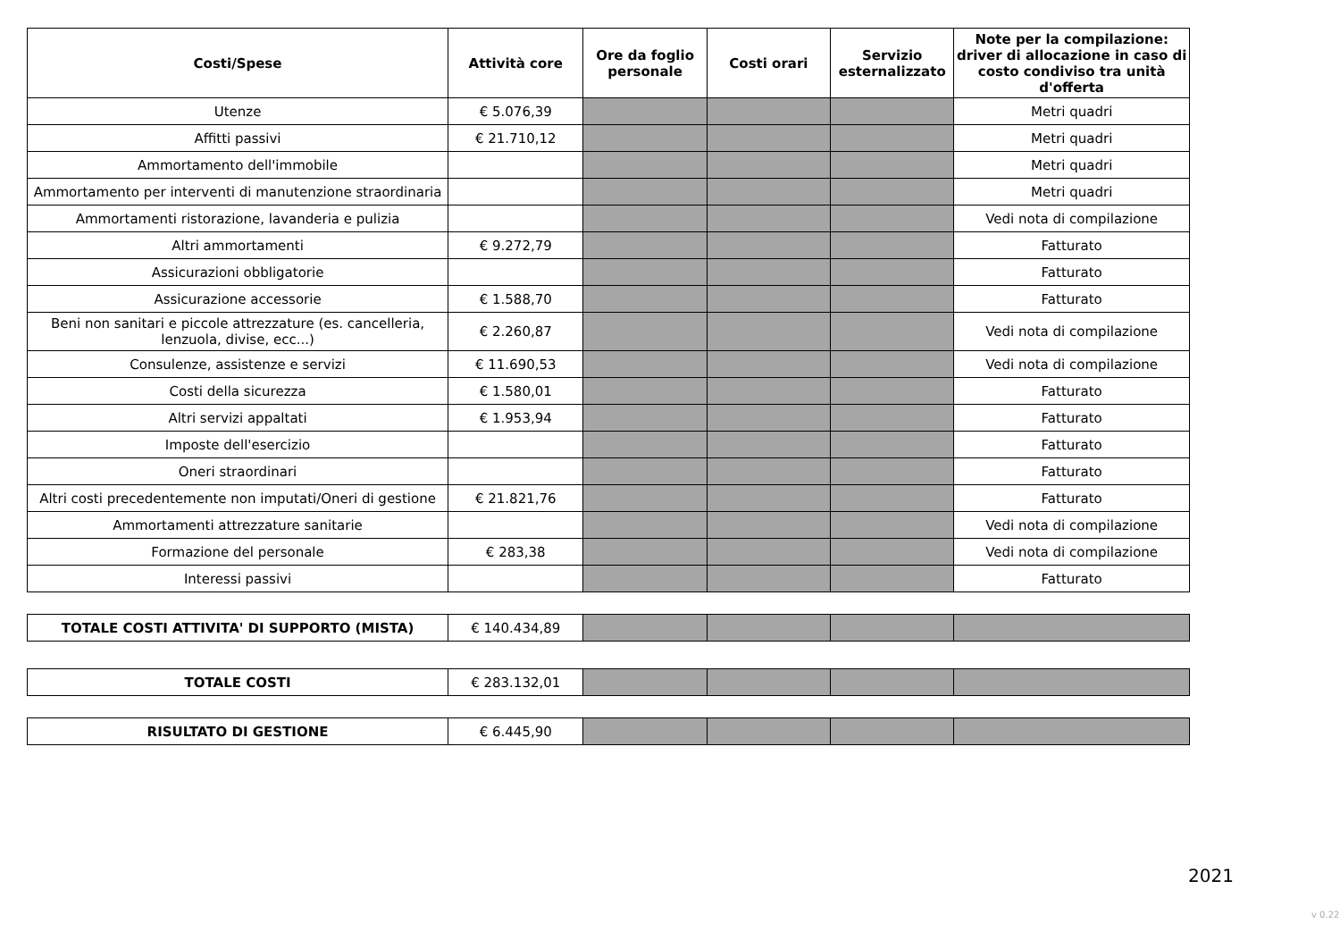| Costi/Spese | Attività core | Ore da foglio personale | Costi orari | Servizio esternalizzato | Note per la compilazione: driver di allocazione in caso di costo condiviso tra unità d'offerta |
| --- | --- | --- | --- | --- | --- |
| Utenze | € 5.076,39 | | | | Metri quadri |
| Affitti passivi | € 21.710,12 | | | | Metri quadri |
| Ammortamento dell'immobile | | | | | Metri quadri |
| Ammortamento per interventi di manutenzione straordinaria | | | | | Metri quadri |
| Ammortamenti ristorazione, lavanderia e pulizia | | | | | Vedi nota di compilazione |
| Altri ammortamenti | € 9.272,79 | | | | Fatturato |
| Assicurazioni obbligatorie | | | | | Fatturato |
| Assicurazione accessorie | € 1.588,70 | | | | Fatturato |
| Beni non sanitari e piccole attrezzature (es. cancelleria, lenzuola, divise, ecc...) | € 2.260,87 | | | | Vedi nota di compilazione |
| Consulenze, assistenze e servizi | € 11.690,53 | | | | Vedi nota di compilazione |
| Costi della sicurezza | € 1.580,01 | | | | Fatturato |
| Altri servizi appaltati | € 1.953,94 | | | | Fatturato |
| Imposte dell'esercizio | | | | | Fatturato |
| Oneri straordinari | | | | | Fatturato |
| Altri costi precedentemente non imputati/Oneri di gestione | € 21.821,76 | | | | Fatturato |
| Ammortamenti attrezzature sanitarie | | | | | Vedi nota di compilazione |
| Formazione del personale | € 283,38 | | | | Vedi nota di compilazione |
| Interessi passivi | | | | | Fatturato |
| TOTALE COSTI ATTIVITA' DI SUPPORTO (MISTA) | € 140.434,89 | | | | |
| TOTALE COSTI | € 283.132,01 | | | | |
| RISULTATO DI GESTIONE | € 6.445,90 | | | | |
2021
v 0.22